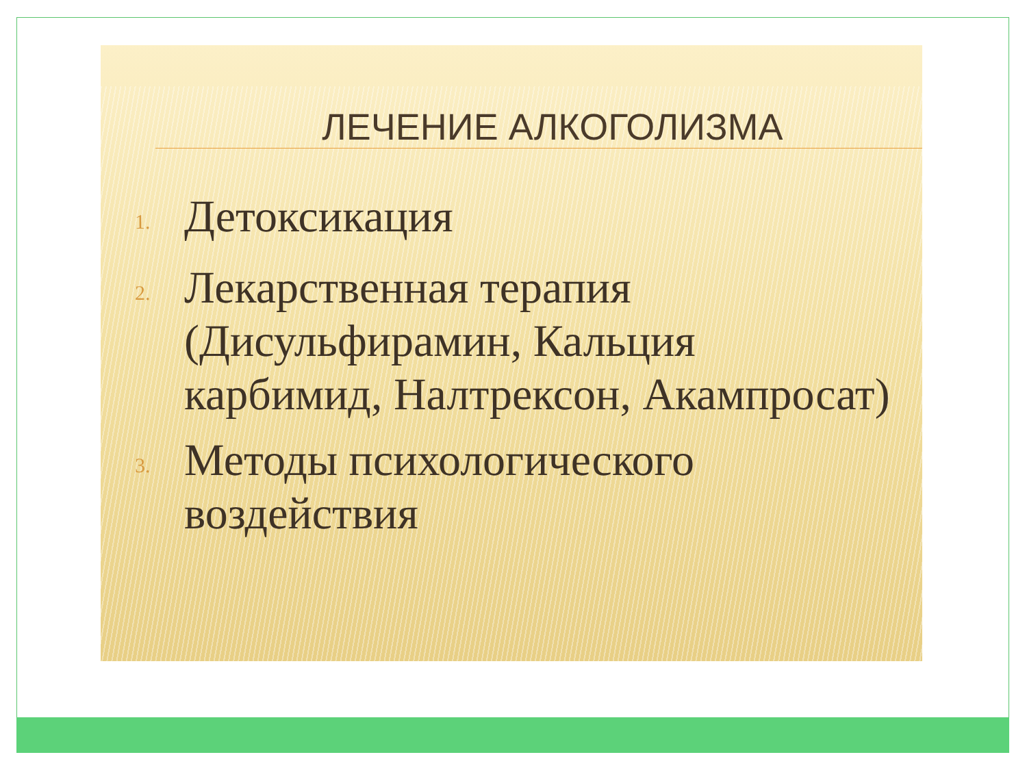ЛЕЧЕНИЕ АЛКОГОЛИЗМА
1. Детоксикация
2. Лекарственная терапия (Дисульфирамин, Кальция карбимид, Налтрексон, Акампросат)
3. Методы психологического воздействия